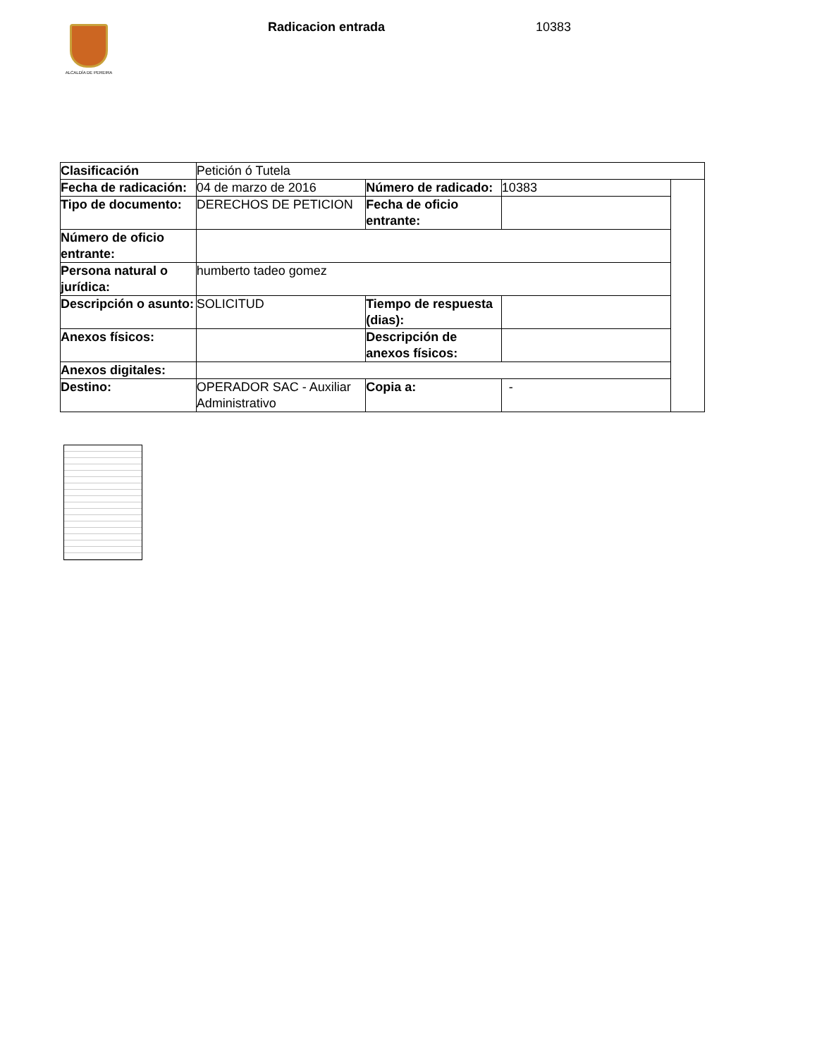ALCALDÍA DE PEREIRA Radicacion entrada 10383
| Clasificación | Petición ó Tutela | | | |
| Fecha de radicación: | 04 de marzo de 2016 | Número de radicado: | 10383 | |
| Tipo de documento: | DERECHOS DE PETICION | Fecha de oficio entrante: | | |
| Número de oficio entrante: | | | | |
| Persona natural o jurídica: | humberto tadeo gomez | | | |
| Descripción o asunto: | SOLICITUD | Tiempo de respuesta (dias): | | |
| Anexos físicos: | | Descripción de anexos físicos: | | |
| Anexos digitales: | | | | |
| Destino: | OPERADOR SAC - Auxiliar Administrativo | Copia a: | - | |